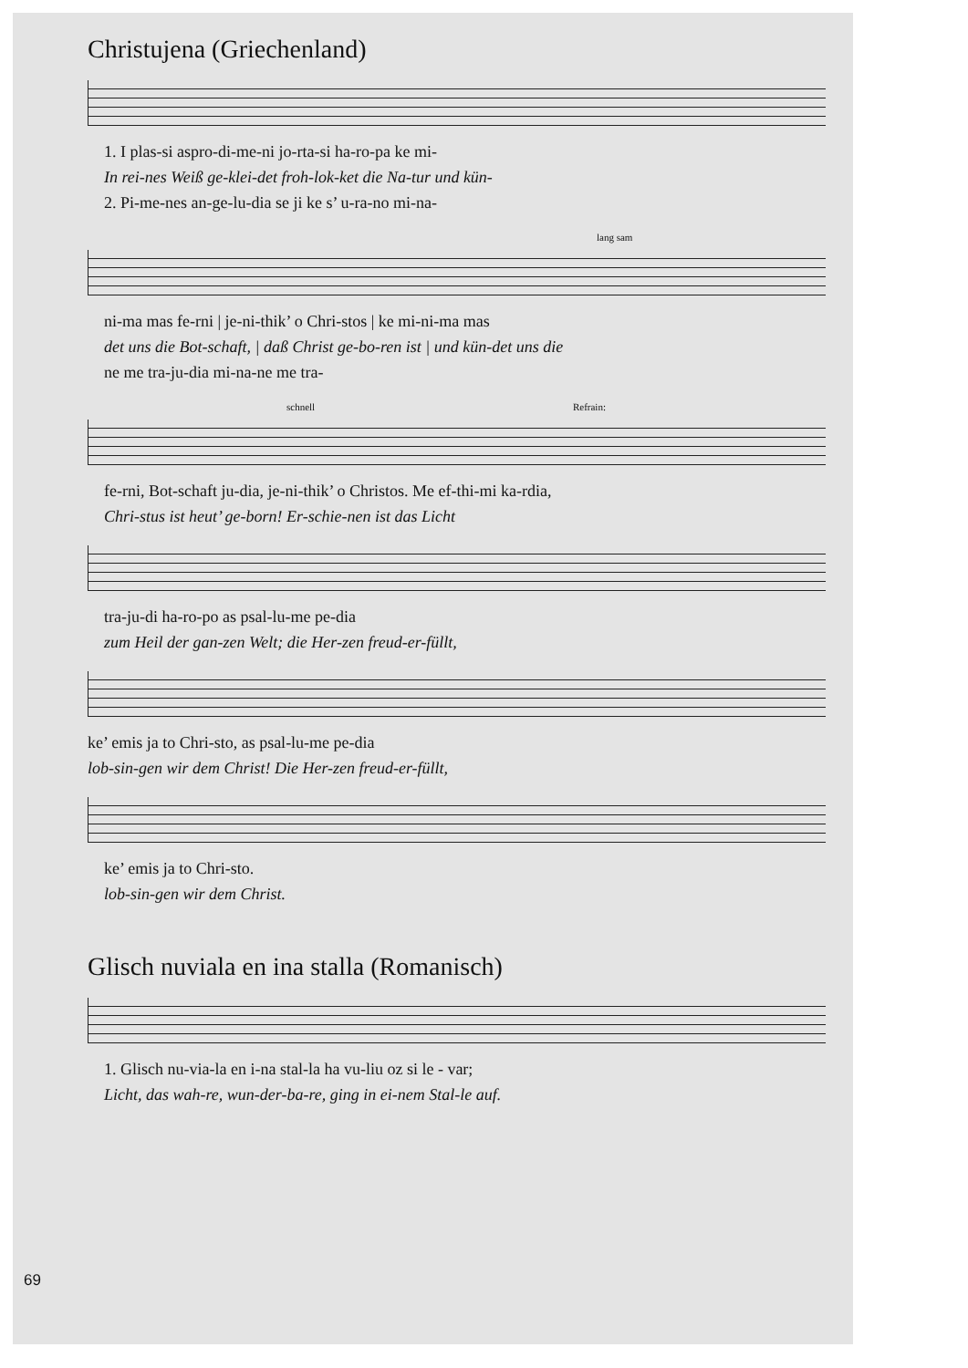Christujena (Griechenland)
1. I plas-si aspro-di-me-ni jo-rta-si ha-ro-pa ke mi-
In rei-nes Weiß ge-klei-det froh-lok-ket die Na-tur und kün-
2. Pi-me-nes an-ge-lu-dia se ji ke s’ u-ra-no mi-na-
lang sam
ni-ma mas fe-rni | je-ni-thik’ o Chri-stos | ke mi-ni-ma mas
det uns die Bot-schaft, | daß Christ ge-bo-ren ist | und kün-det uns die
ne me tra-ju-dia mi-na-ne me tra-
schnell Refrain:
fe-rni, Bot-schaft ju-dia, je-ni-thik’ o Christos. Me ef-thi-mi ka-rdia,
Chri-stus ist heut’ ge-born! Er-schie-nen ist das Licht
tra-ju-di ha-ro-po as psal-lu-me pe-dia
zum Heil der gan-zen Welt; die Her-zen freud-er-füllt,
ke’ emis ja to Chri-sto, as psal-lu-me pe-dia
lob-sin-gen wir dem Christ! Die Her-zen freud-er-füllt,
ke’ emis ja to Chri-sto.
lob-sin-gen wir dem Christ.
Glisch nuviala en ina stalla (Romanisch)
1. Glisch nu-via-la en i-na stal-la ha vu-liu oz si le - var;
Licht, das wah-re, wun-der-ba-re, ging in ei-nem Stal-le auf.
69